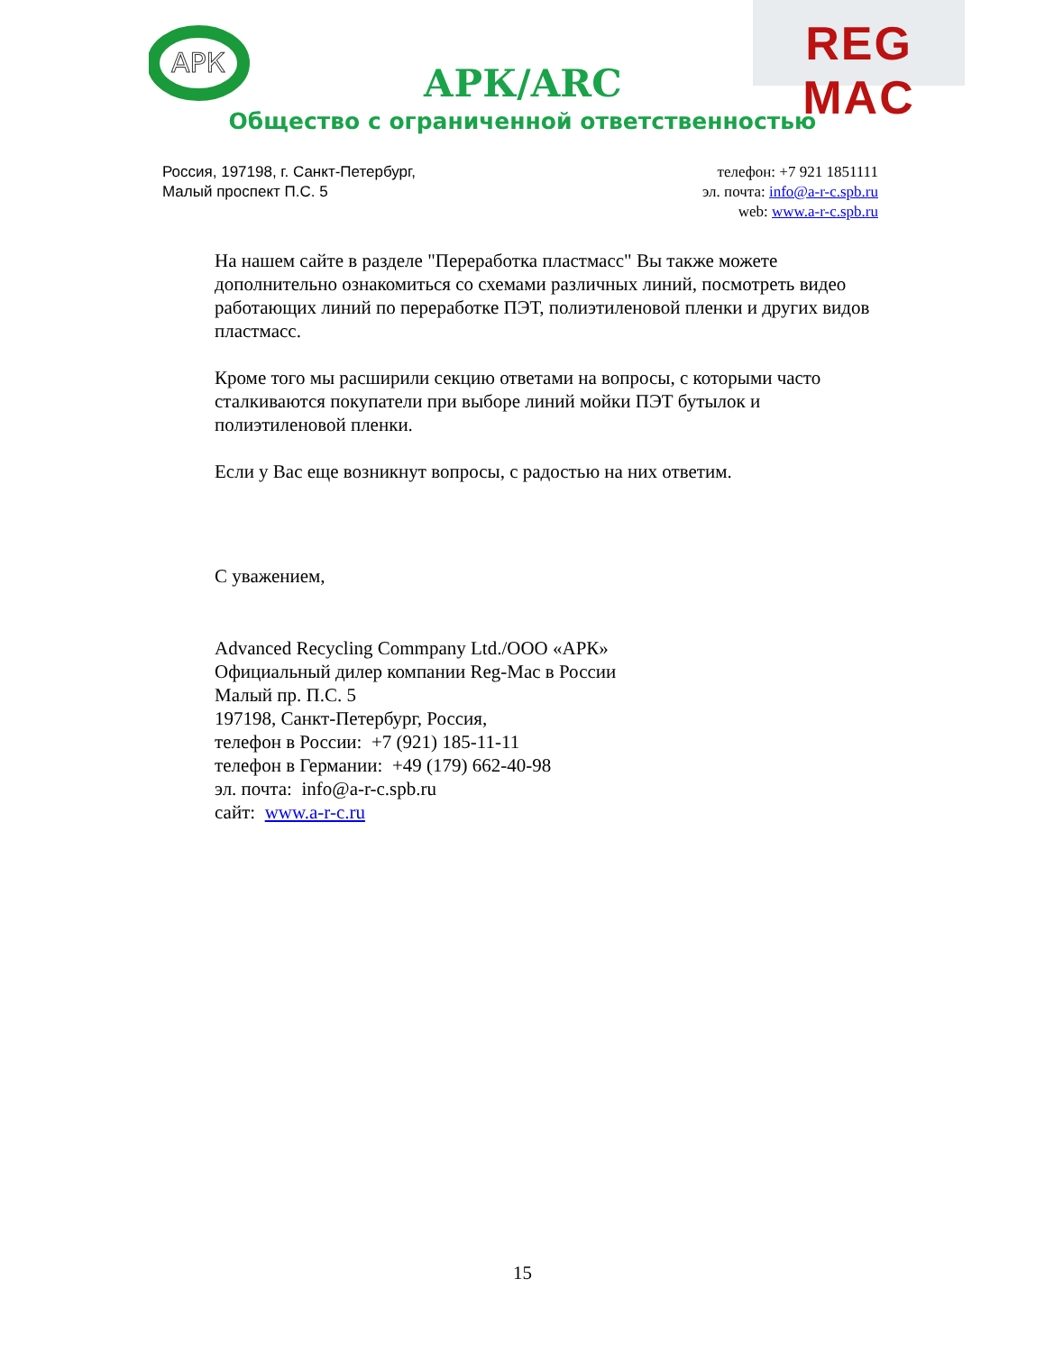АРК
REG MAC
АРК/ARC
Общество с ограниченной ответственностью
Россия, 197198, г. Санкт-Петербург,
Малый проспект П.С. 5
телефон: +7 921 1851111
эл. почта: info@a-r-c.spb.ru
web: www.a-r-c.spb.ru
На нашем сайте в разделе "Переработка пластмасс" Вы также можете дополнительно ознакомиться со схемами различных линий, посмотреть видео работающих линий по переработке ПЭТ, полиэтиленовой пленки и других видов пластмасс.
Кроме того мы расширили секцию ответами на вопросы, с которыми часто сталкиваются покупатели при выборе линий мойки ПЭТ бутылок и полиэтиленовой пленки.
Если у Вас еще возникнут вопросы, с радостью на них ответим.
С уважением,
Advanced Recycling Commpany Ltd./ООО «АРК»
Официальный дилер компании Reg-Mac в России
Малый пр. П.С. 5
197198, Санкт-Петербург, Россия,
телефон в России: +7 (921) 185-11-11
телефон в Германии: +49 (179) 662-40-98
эл. почта: info@a-r-c.spb.ru
сайт: www.a-r-c.ru
15